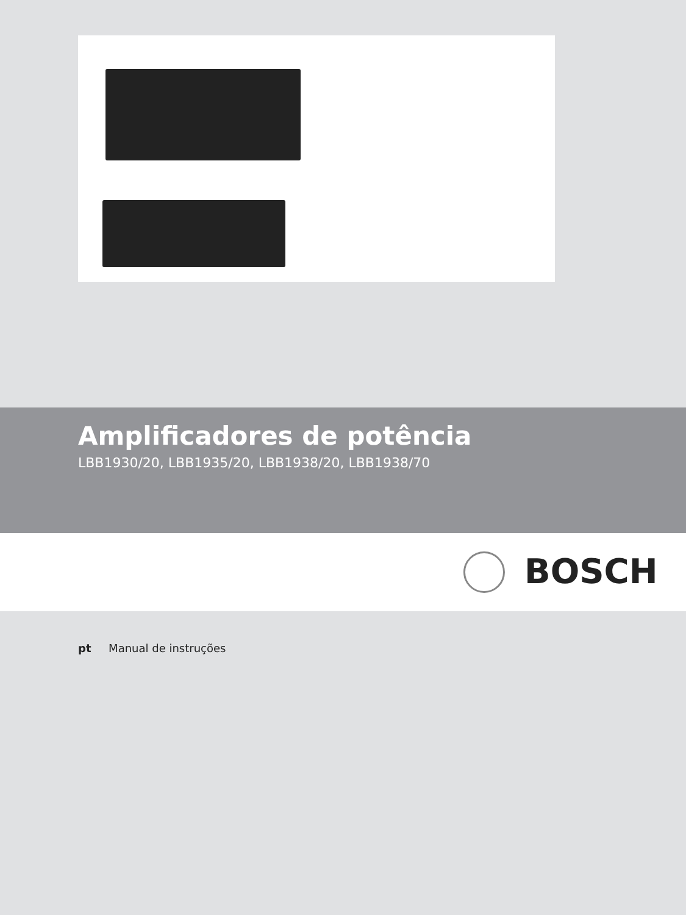Amplificadores de potência
LBB1930/20, LBB1935/20, LBB1938/20, LBB1938/70
BOSCH
pt Manual de instruções